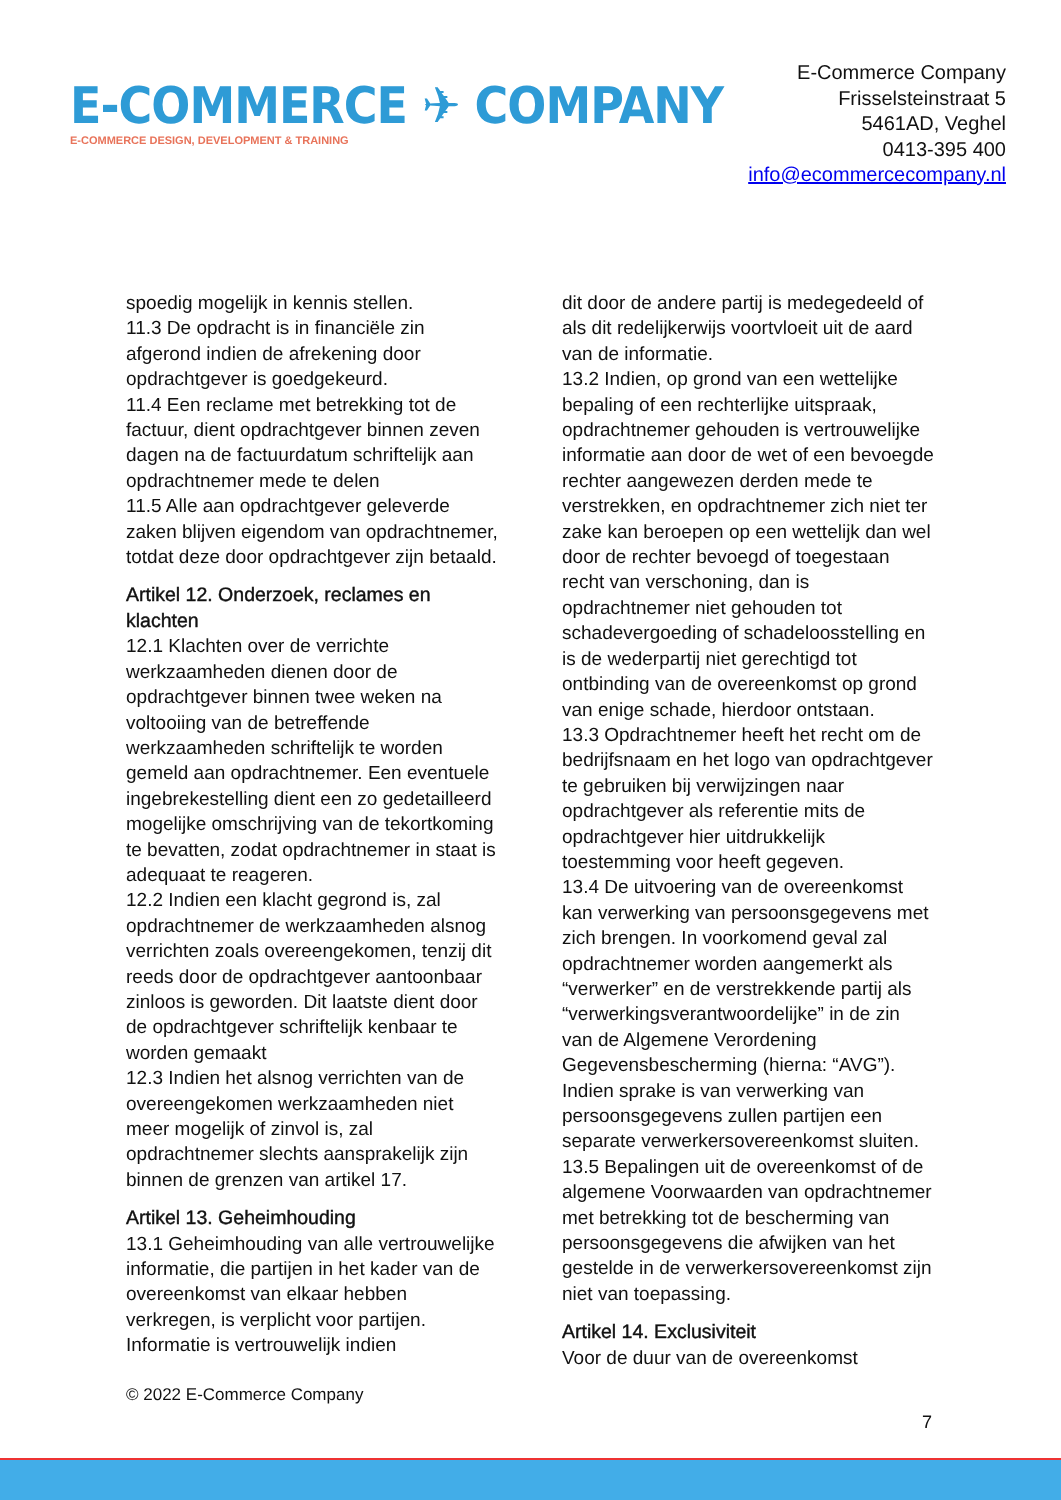E-COMMERCE ✈ COMPANY
E-COMMERCE DESIGN, DEVELOPMENT & TRAINING
E-Commerce Company
Frisselsteinstraat 5
5461AD, Veghel
0413-395 400
info@ecommercecompany.nl
spoedig mogelijk in kennis stellen.
11.3 De opdracht is in financiële zin afgerond indien de afrekening door opdrachtgever is goedgekeurd.
11.4 Een reclame met betrekking tot de factuur, dient opdrachtgever binnen zeven dagen na de factuurdatum schriftelijk aan opdrachtnemer mede te delen
11.5 Alle aan opdrachtgever geleverde zaken blijven eigendom van opdrachtnemer, totdat deze door opdrachtgever zijn betaald.
Artikel 12. Onderzoek, reclames en klachten
12.1 Klachten over de verrichte werkzaamheden dienen door de opdrachtgever binnen twee weken na voltooiing van de betreffende werkzaamheden schriftelijk te worden gemeld aan opdrachtnemer. Een eventuele ingebrekestelling dient een zo gedetailleerd mogelijke omschrijving van de tekortkoming te bevatten, zodat opdrachtnemer in staat is adequaat te reageren.
12.2 Indien een klacht gegrond is, zal opdrachtnemer de werkzaamheden alsnog verrichten zoals overeengekomen, tenzij dit reeds door de opdrachtgever aantoonbaar zinloos is geworden. Dit laatste dient door de opdrachtgever schriftelijk kenbaar te worden gemaakt
12.3 Indien het alsnog verrichten van de overeengekomen werkzaamheden niet meer mogelijk of zinvol is, zal opdrachtnemer slechts aansprakelijk zijn binnen de grenzen van artikel 17.
Artikel 13. Geheimhouding
13.1 Geheimhouding van alle vertrouwelijke informatie, die partijen in het kader van de overeenkomst van elkaar hebben verkregen, is verplicht voor partijen. Informatie is vertrouwelijk indien
dit door de andere partij is medegedeeld of als dit redelijkerwijs voortvloeit uit de aard van de informatie.
13.2 Indien, op grond van een wettelijke bepaling of een rechterlijke uitspraak, opdrachtnemer gehouden is vertrouwelijke informatie aan door de wet of een bevoegde rechter aangewezen derden mede te verstrekken, en opdrachtnemer zich niet ter zake kan beroepen op een wettelijk dan wel door de rechter bevoegd of toegestaan recht van verschoning, dan is opdrachtnemer niet gehouden tot schadevergoeding of schadeloosstelling en is de wederpartij niet gerechtigd tot ontbinding van de overeenkomst op grond van enige schade, hierdoor ontstaan.
13.3 Opdrachtnemer heeft het recht om de bedrijfsnaam en het logo van opdrachtgever te gebruiken bij verwijzingen naar opdrachtgever als referentie mits de opdrachtgever hier uitdrukkelijk toestemming voor heeft gegeven.
13.4 De uitvoering van de overeenkomst kan verwerking van persoonsgegevens met zich brengen. In voorkomend geval zal opdrachtnemer worden aangemerkt als “verwerker” en de verstrekkende partij als “verwerkingsverantwoordelijke” in de zin van de Algemene Verordening Gegevensbescherming (hierna: “AVG”). Indien sprake is van verwerking van persoonsgegevens zullen partijen een separate verwerkersovereenkomst sluiten.
13.5 Bepalingen uit de overeenkomst of de algemene Voorwaarden van opdrachtnemer met betrekking tot de bescherming van persoonsgegevens die afwijken van het gestelde in de verwerkersovereenkomst zijn niet van toepassing.
Artikel 14. Exclusiviteit
Voor de duur van de overeenkomst
© 2022 E-Commerce Company
7